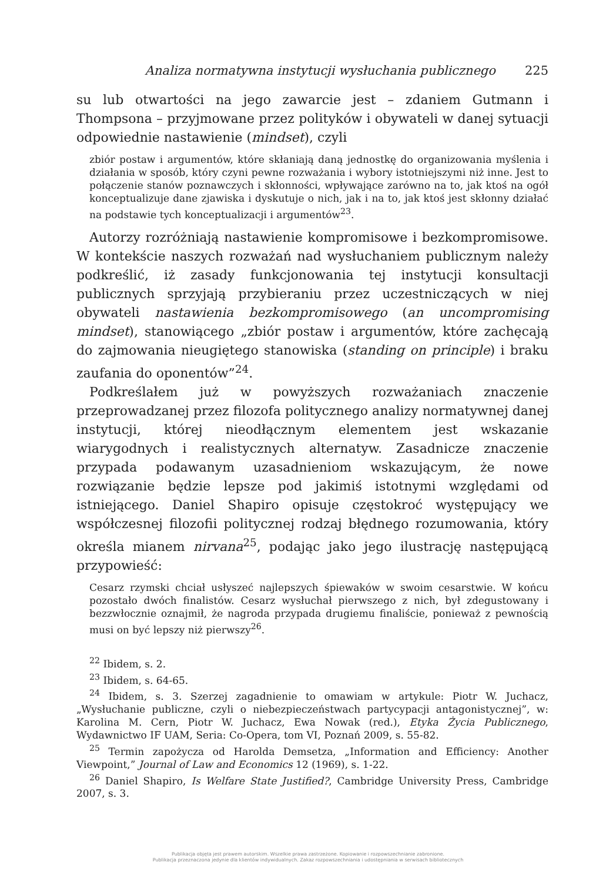Analiza normatywna instytucji wysłuchania publicznego 225
su lub otwartości na jego zawarcie jest – zdaniem Gutmann i Thompsona – przyjmowane przez polityków i obywateli w danej sytuacji odpowiednie nastawienie (mindset), czyli
zbiór postaw i argumentów, które skłaniają daną jednostkę do organizowania myślenia i działania w sposób, który czyni pewne rozważania i wybory istotniejszymi niż inne. Jest to połączenie stanów poznawczych i skłonności, wpływające zarówno na to, jak ktoś na ogół konceptualizuje dane zjawiska i dyskutuje o nich, jak i na to, jak ktoś jest skłonny działać na podstawie tych konceptualizacji i argumentów<sup>23</sup>.
Autorzy rozróżniają nastawienie kompromisowe i bezkompromisowe. W kontekście naszych rozważań nad wysłuchaniem publicznym należy podkreślić, iż zasady funkcjonowania tej instytucji konsultacji publicznych sprzyjają przybieraniu przez uczestniczących w niej obywateli nastawienia bezkompromisowego (an uncompromising mindset), stanowiącego „zbiór postaw i argumentów, które zachęcają do zajmowania nieugiętego stanowiska (standing on principle) i braku zaufania do oponentów”<sup>24</sup>.
Podkreślałem już w powyższych rozważaniach znaczenie przeprowadzanej przez filozofa politycznego analizy normatywnej danej instytucji, której nieodłącznym elementem jest wskazanie wiarygodnych i realistycznych alternatyw. Zasadnicze znaczenie przypada podawanym uzasadnieniom wskazującym, że nowe rozwiązanie będzie lepsze pod jakimiś istotnymi względami od istniejącego. Daniel Shapiro opisuje częstokroć występujący we współczesnej filozofii politycznej rodzaj błędnego rozumowania, który określa mianem nirvana<sup>25</sup>, podając jako jego ilustrację następującą przypowieść:
Cesarz rzymski chciał usłyszeć najlepszych śpiewaków w swoim cesarstwie. W końcu pozostało dwóch finalistów. Cesarz wysłuchał pierwszego z nich, był zdegustowany i bezzwłocznie oznajmił, że nagroda przypada drugiemu finaliście, ponieważ z pewnością musi on być lepszy niż pierwszy<sup>26</sup>.
<sup>22</sup> Ibidem, s. 2.
<sup>23</sup> Ibidem, s. 64-65.
<sup>24</sup> Ibidem, s. 3. Szerzej zagadnienie to omawiam w artykule: Piotr W. Juchacz, „Wysłuchanie publiczne, czyli o niebezpieczeństwach partycypacji antagonistycznej”, w: Karolina M. Cern, Piotr W. Juchacz, Ewa Nowak (red.), Etyka Życia Publicznego, Wydawnictwo IF UAM, Seria: Co-Opera, tom VI, Poznań 2009, s. 55-82.
<sup>25</sup> Termin zapożycza od Harolda Demsetza, „Information and Efficiency: Another Viewpoint,” Journal of Law and Economics 12 (1969), s. 1-22.
<sup>26</sup> Daniel Shapiro, Is Welfare State Justified?, Cambridge University Press, Cambridge 2007, s. 3.
Publikacja objęta jest prawem autorskim. Wszelkie prawa zastrzeżone. Kopiowanie i rozpowszechnianie zabronione.
Publikacja przeznaczona jedynie dla klientów indywidualnych. Zakaz rozpowszechniania i udostępniania w serwisach bibliotecznych